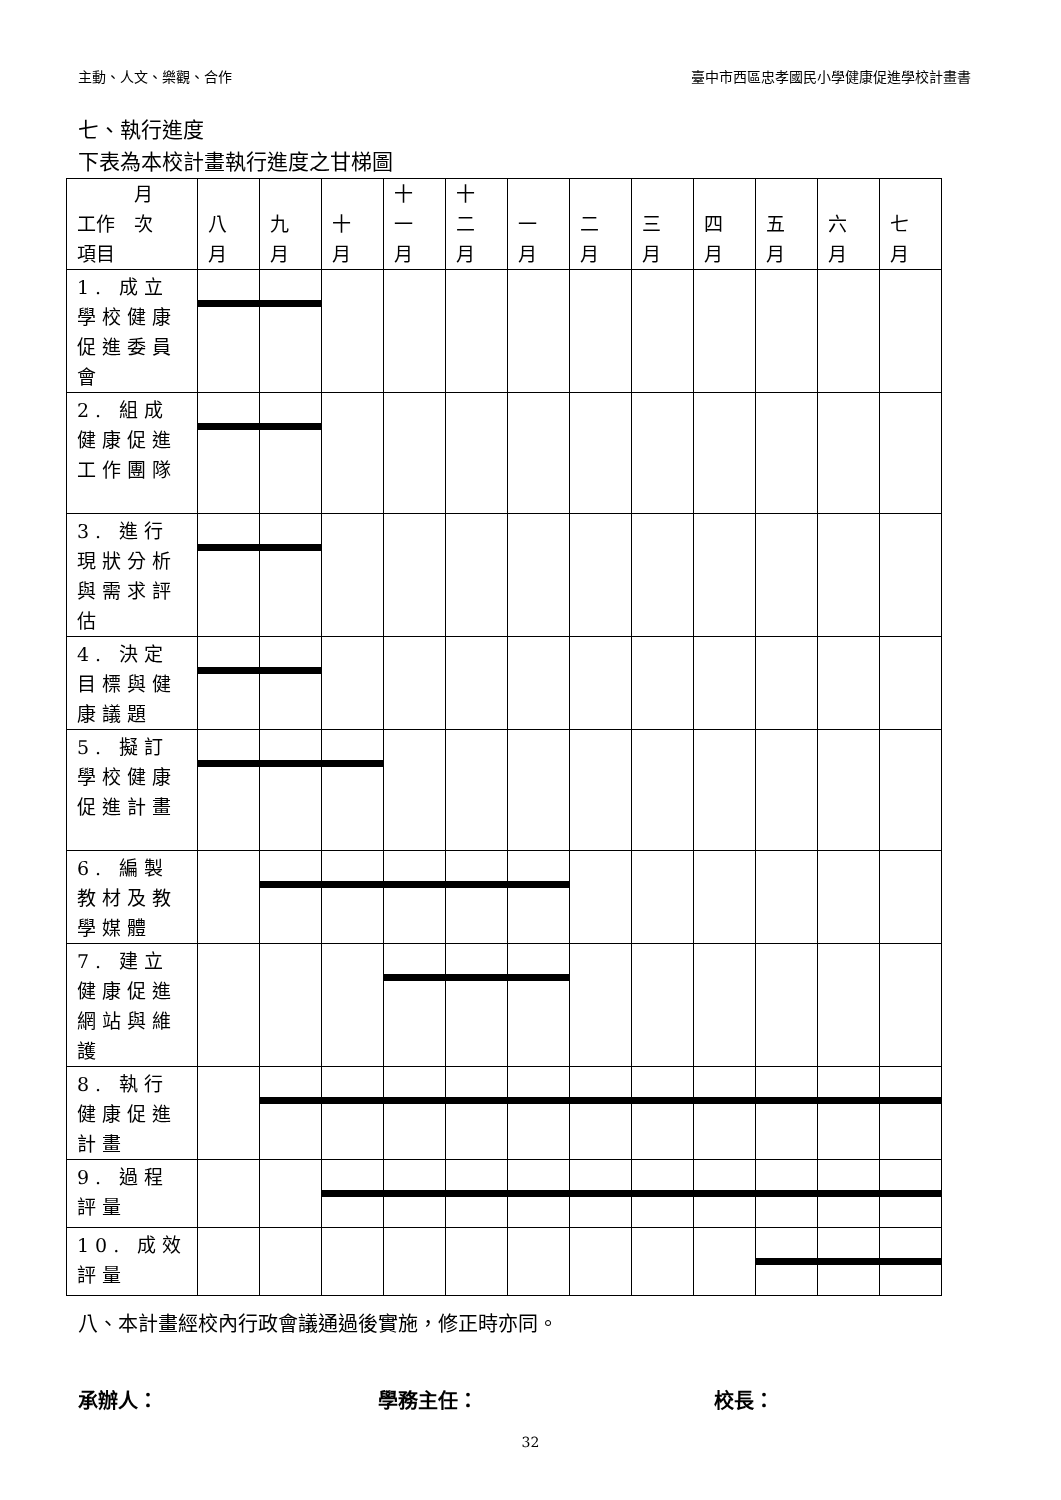主動、人文、樂觀、合作 臺中市西區忠孝國民小學健康促進學校計畫書
七、執行進度
下表為本校計畫執行進度之甘梯圖
| 月 工作 次 項目 | 八 月 | 九 月 | 十 月 | 十 一 月 | 十 二 月 | 一 月 | 二 月 | 三 月 | 四 月 | 五 月 | 六 月 | 七 月 |
| --- | --- | --- | --- | --- | --- | --- | --- | --- | --- | --- | --- | --- |
| 1. 成立學校健康促進委員會 | | | | | | | | | | | | |
| 2. 組成健康促進工作團隊 | | | | | | | | | | | | |
| 3. 進行現狀分析與需求評估 | | | | | | | | | | | | |
| 4. 決定目標與健康議題 | | | | | | | | | | | | |
| 5. 擬訂學校健康促進計畫 | | | | | | | | | | | | |
| 6. 編製教材及教學媒體 | | | | | | | | | | | | |
| 7. 建立健康促進網站與維護 | | | | | | | | | | | | |
| 8. 執行健康促進計畫 | | | | | | | | | | | | |
| 9. 過程評量 | | | | | | | | | | | | |
| 10. 成效評量 | | | | | | | | | | | | |
八、本計畫經校內行政會議通過後實施，修正時亦同。
承辦人： 學務主任： 校長：
32